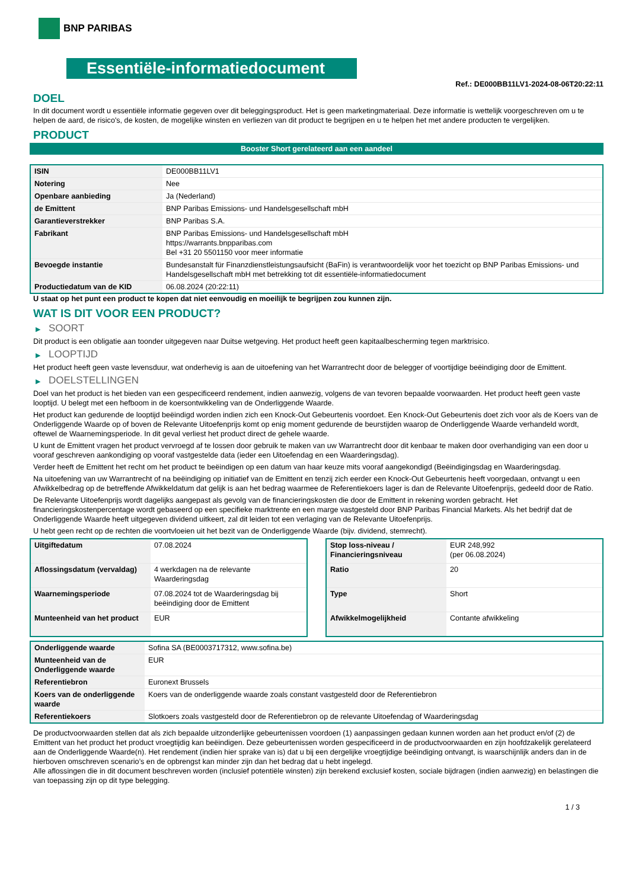BNP PARIBAS
Essentiële-informatiedocument
Ref.: DE000BB11LV1-2024-08-06T20:22:11
DOEL
In dit document wordt u essentiële informatie gegeven over dit beleggingsproduct. Het is geen marketingmateriaal. Deze informatie is wettelijk voorgeschreven om u te helpen de aard, de risico's, de kosten, de mogelijke winsten en verliezen van dit product te begrijpen en u te helpen het met andere producten te vergelijken.
PRODUCT
Booster Short gerelateerd aan een aandeel
| ISIN | DE000BB11LV1 |
| Notering | Nee |
| Openbare aanbieding | Ja (Nederland) |
| de Emittent | BNP Paribas Emissions- und Handelsgesellschaft mbH |
| Garantieverstrekker | BNP Paribas S.A. |
| Fabrikant | BNP Paribas Emissions- und Handelsgesellschaft mbH https://warrants.bnpparibas.com Bel +31 20 5501150 voor meer informatie |
| Bevoegde instantie | Bundesanstalt für Finanzdienstleistungsaufsicht (BaFin) is verantwoordelijk voor het toezicht op BNP Paribas Emissions- und Handelsgesellschaft mbH met betrekking tot dit essentiële-informatiedocument |
| Productiedatum van de KID | 06.08.2024 (20:22:11) |
U staat op het punt een product te kopen dat niet eenvoudig en moeilijk te begrijpen zou kunnen zijn.
WAT IS DIT VOOR EEN PRODUCT?
▶ SOORT
Dit product is een obligatie aan toonder uitgegeven naar Duitse wetgeving. Het product heeft geen kapitaalbescherming tegen marktrisico.
▶ LOOPTIJD
Het product heeft geen vaste levensduur, wat onderhevig is aan de uitoefening van het Warrantrecht door de belegger of voortijdige beëindiging door de Emittent.
▶ DOELSTELLINGEN
Doel van het product is het bieden van een gespecificeerd rendement, indien aanwezig, volgens de van tevoren bepaalde voorwaarden. Het product heeft geen vaste looptijd. U belegt met een hefboom in de koersontwikkeling van de Onderliggende Waarde.
Het product kan gedurende de looptijd beëindigd worden indien zich een Knock-Out Gebeurtenis voordoet. Een Knock-Out Gebeurtenis doet zich voor als de Koers van de Onderliggende Waarde op of boven de Relevante Uitoefenprijs komt op enig moment gedurende de beurstijden waarop de Onderliggende Waarde verhandeld wordt, oftewel de Waarnemingsperiode. In dit geval verliest het product direct de gehele waarde.
U kunt de Emittent vragen het product vervroegd af te lossen door gebruik te maken van uw Warrantrecht door dit kenbaar te maken door overhandiging van een door u vooraf geschreven aankondiging op vooraf vastgestelde data (ieder een Uitoefendag en een Waarderingsdag).
Verder heeft de Emittent het recht om het product te beëindigen op een datum van haar keuze mits vooraf aangekondigd (Beëindigingsdag en Waarderingsdag.
Na uitoefening van uw Warrantrecht of na beëindiging op initiatief van de Emittent en tenzij zich eerder een Knock-Out Gebeurtenis heeft voorgedaan, ontvangt u een Afwikkelbedrag op de betreffende Afwikkeldatum dat gelijk is aan het bedrag waarmee de Referentiekoers lager is dan de Relevante Uitoefenprijs, gedeeld door de Ratio.
De Relevante Uitoefenprijs wordt dagelijks aangepast als gevolg van de financieringskosten die door de Emittent in rekening worden gebracht. Het financieringskostenpercentage wordt gebaseerd op een specifieke marktrente en een marge vastgesteld door BNP Paribas Financial Markets. Als het bedrijf dat de Onderliggende Waarde heeft uitgegeven dividend uitkeert, zal dit leiden tot een verlaging van de Relevante Uitoefenprijs.
U hebt geen recht op de rechten die voortvloeien uit het bezit van de Onderliggende Waarde (bijv. dividend, stemrecht).
| Uitgiftedatum | 07.08.2024 |
| Aflossingsdatum (vervaldag) | 4 werkdagen na de relevante Waarderingsdag |
| Waarnemingsperiode | 07.08.2024 tot de Waarderingsdag bij beëindiging door de Emittent |
| Munteenheid van het product | EUR |
| Stop loss-niveau / Financieringsniveau | EUR 248,992 (per 06.08.2024) |
| Ratio | 20 |
| Type | Short |
| Afwikkelmogelijkheid | Contante afwikkeling |
| Onderliggende waarde | Sofina SA (BE0003717312, www.sofina.be) |
| Munteenheid van de Onderliggende waarde | EUR |
| Referentiebron | Euronext Brussels |
| Koers van de onderliggende waarde | Koers van de onderliggende waarde zoals constant vastgesteld door de Referentiebron |
| Referentiekoers | Slotkoers zoals vastgesteld door de Referentiebron op de relevante Uitoefendag of Waarderingsdag |
De productvoorwaarden stellen dat als zich bepaalde uitzonderlijke gebeurtenissen voordoen (1) aanpassingen gedaan kunnen worden aan het product en/of (2) de Emittent van het product het product vroegtijdig kan beëindigen. Deze gebeurtenissen worden gespecificeerd in de productvoorwaarden en zijn hoofdzakelijk gerelateerd aan de Onderliggende Waarde(n). Het rendement (indien hier sprake van is) dat u bij een dergelijke vroegtijdige beëindiging ontvangt, is waarschijnlijk anders dan in de hierboven omschreven scenario’s en de opbrengst kan minder zijn dan het bedrag dat u hebt ingelegd.
Alle aflossingen die in dit document beschreven worden (inclusief potentiële winsten) zijn berekend exclusief kosten, sociale bijdragen (indien aanwezig) en belastingen die van toepassing zijn op dit type belegging.
1 / 3